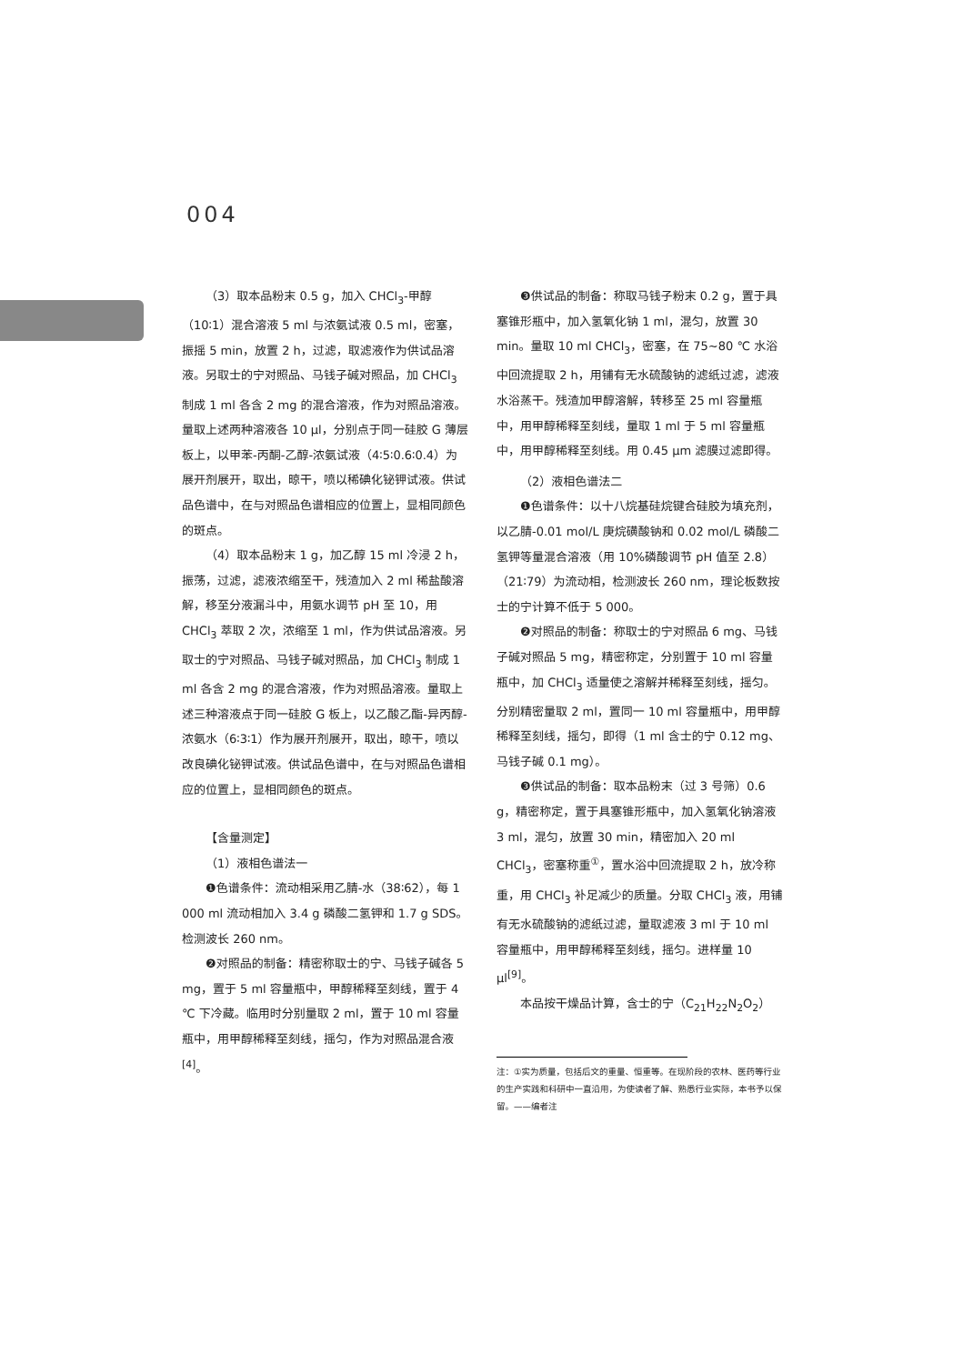004
（3）取本品粉末 0.5 g，加入 CHCl<sub>3</sub>-甲醇（10∶1）混合溶液 5 ml 与浓氨试液 0.5 ml，密塞，振摇 5 min，放置 2 h，过滤，取滤液作为供试品溶液。另取士的宁对照品、马钱子碱对照品，加 CHCl<sub>3</sub> 制成 1 ml 各含 2 mg 的混合溶液，作为对照品溶液。量取上述两种溶液各 10 μl，分别点于同一硅胶 G 薄层板上，以甲苯-丙酮-乙醇-浓氨试液（4∶5∶0.6∶0.4）为展开剂展开，取出，晾干，喷以稀碘化铋钾试液。供试品色谱中，在与对照品色谱相应的位置上，显相同颜色的斑点。
（4）取本品粉末 1 g，加乙醇 15 ml 冷浸 2 h，振荡，过滤，滤液浓缩至干，残渣加入 2 ml 稀盐酸溶解，移至分液漏斗中，用氨水调节 pH 至 10，用 CHCl<sub>3</sub> 萃取 2 次，浓缩至 1 ml，作为供试品溶液。另取士的宁对照品、马钱子碱对照品，加 CHCl<sub>3</sub> 制成 1 ml 各含 2 mg 的混合溶液，作为对照品溶液。量取上述三种溶液点于同一硅胶 G 板上，以乙酸乙酯-异丙醇-浓氨水（6∶3∶1）作为展开剂展开，取出，晾干，喷以改良碘化铋钾试液。供试品色谱中，在与对照品色谱相应的位置上，显相同颜色的斑点。
【含量测定】
（1）液相色谱法一
❶色谱条件：流动相采用乙腈-水（38∶62），每 1 000 ml 流动相加入 3.4 g 磷酸二氢钾和 1.7 g SDS。检测波长 260 nm。
❷对照品的制备：精密称取士的宁、马钱子碱各 5 mg，置于 5 ml 容量瓶中，甲醇稀释至刻线，置于 4 ℃ 下冷藏。临用时分别量取 2 ml，置于 10 ml 容量瓶中，用甲醇稀释至刻线，摇匀，作为对照品混合液<sup>[4]</sup>。
❸供试品的制备：称取马钱子粉末 0.2 g，置于具塞锥形瓶中，加入氢氧化钠 1 ml，混匀，放置 30 min。量取 10 ml CHCl<sub>3</sub>，密塞，在 75~80 ℃ 水浴中回流提取 2 h，用铺有无水硫酸钠的滤纸过滤，滤液水浴蒸干。残渣加甲醇溶解，转移至 25 ml 容量瓶中，用甲醇稀释至刻线，量取 1 ml 于 5 ml 容量瓶中，用甲醇稀释至刻线。用 0.45 μm 滤膜过滤即得。
（2）液相色谱法二
❶色谱条件：以十八烷基硅烷键合硅胶为填充剂，以乙腈-0.01 mol/L 庚烷磺酸钠和 0.02 mol/L 磷酸二氢钾等量混合溶液（用 10%磷酸调节 pH 值至 2.8）（21∶79）为流动相，检测波长 260 nm，理论板数按士的宁计算不低于 5 000。
❷对照品的制备：称取士的宁对照品 6 mg、马钱子碱对照品 5 mg，精密称定，分别置于 10 ml 容量瓶中，加 CHCl<sub>3</sub> 适量使之溶解并稀释至刻线，摇匀。分别精密量取 2 ml，置同一 10 ml 容量瓶中，用甲醇稀释至刻线，摇匀，即得（1 ml 含士的宁 0.12 mg、马钱子碱 0.1 mg）。
❸供试品的制备：取本品粉末（过 3 号筛）0.6 g，精密称定，置于具塞锥形瓶中，加入氢氧化钠溶液 3 ml，混匀，放置 30 min，精密加入 20 ml CHCl<sub>3</sub>，密塞称重<sup>①</sup>，置水浴中回流提取 2 h，放冷称重，用 CHCl<sub>3</sub> 补足减少的质量。分取 CHCl<sub>3</sub> 液，用铺有无水硫酸钠的滤纸过滤，量取滤液 3 ml 于 10 ml 容量瓶中，用甲醇稀释至刻线，摇匀。进样量 10 μl<sup>[9]</sup>。
本品按干燥品计算，含士的宁（C<sub>21</sub>H<sub>22</sub>N<sub>2</sub>O<sub>2</sub>）
注：①实为质量，包括后文的重量、恒重等。在现阶段的农林、医药等行业的生产实践和科研中一直沿用，为使读者了解、熟悉行业实际，本书予以保留。——编者注